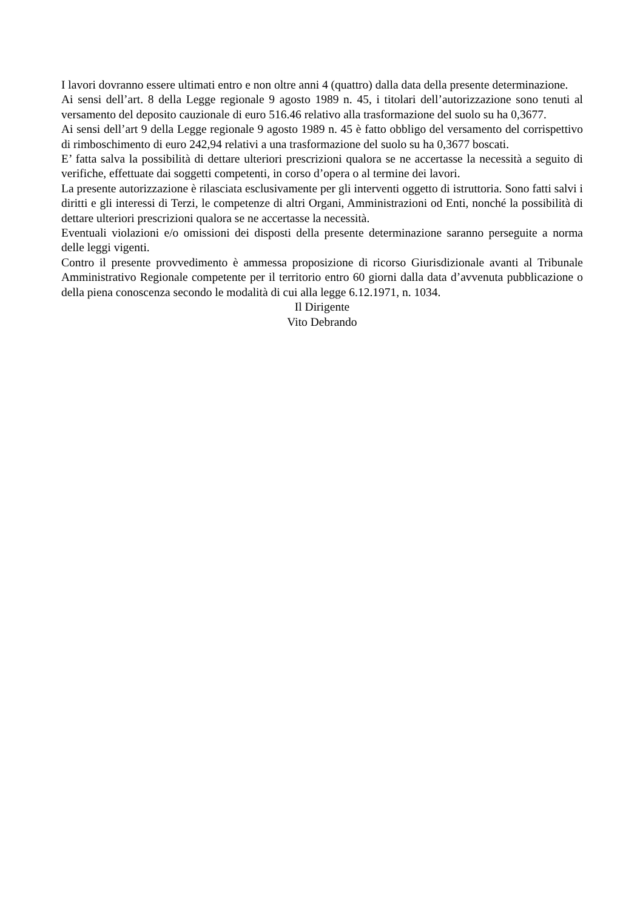I lavori dovranno essere ultimati entro e non oltre anni 4 (quattro) dalla data della presente determinazione.
Ai sensi dell’art. 8 della Legge regionale 9 agosto 1989 n. 45, i titolari dell’autorizzazione sono tenuti al versamento del deposito cauzionale di euro 516.46 relativo alla trasformazione del suolo su ha 0,3677.
Ai sensi dell’art 9 della Legge regionale 9 agosto 1989 n. 45 è fatto obbligo del versamento del corrispettivo di rimboschimento di euro 242,94 relativi a una trasformazione del suolo su ha 0,3677 boscati.
E’ fatta salva la possibilità di dettare ulteriori prescrizioni qualora se ne accertasse la necessità a seguito di verifiche, effettuate dai soggetti competenti, in corso d’opera o al termine dei lavori.
La presente autorizzazione è rilasciata esclusivamente per gli interventi oggetto di istruttoria. Sono fatti salvi i diritti e gli interessi di Terzi, le competenze di altri Organi, Amministrazioni od Enti, nonché la possibilità di dettare ulteriori prescrizioni qualora se ne accertasse la necessità.
Eventuali violazioni e/o omissioni dei disposti della presente determinazione saranno perseguite a norma delle leggi vigenti.
Contro il presente provvedimento è ammessa proposizione di ricorso Giurisdizionale avanti al Tribunale Amministrativo Regionale competente per il territorio entro 60 giorni dalla data d’avvenuta pubblicazione o della piena conoscenza secondo le modalità di cui alla legge 6.12.1971, n. 1034.
Il Dirigente
Vito Debrando